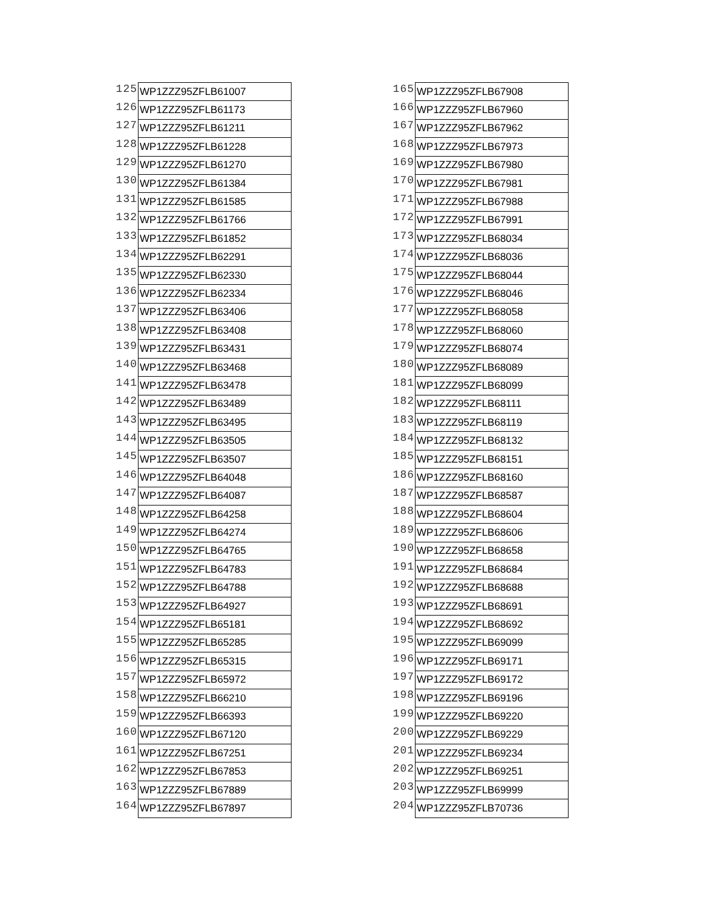| 125 | WP1ZZZ95ZFLB61007 |
| 126 | WP1ZZZ95ZFLB61173 |
| 127 | WP1ZZZ95ZFLB61211 |
| 128 | WP1ZZZ95ZFLB61228 |
| 129 | WP1ZZZ95ZFLB61270 |
| 130 | WP1ZZZ95ZFLB61384 |
| 131 | WP1ZZZ95ZFLB61585 |
| 132 | WP1ZZZ95ZFLB61766 |
| 133 | WP1ZZZ95ZFLB61852 |
| 134 | WP1ZZZ95ZFLB62291 |
| 135 | WP1ZZZ95ZFLB62330 |
| 136 | WP1ZZZ95ZFLB62334 |
| 137 | WP1ZZZ95ZFLB63406 |
| 138 | WP1ZZZ95ZFLB63408 |
| 139 | WP1ZZZ95ZFLB63431 |
| 140 | WP1ZZZ95ZFLB63468 |
| 141 | WP1ZZZ95ZFLB63478 |
| 142 | WP1ZZZ95ZFLB63489 |
| 143 | WP1ZZZ95ZFLB63495 |
| 144 | WP1ZZZ95ZFLB63505 |
| 145 | WP1ZZZ95ZFLB63507 |
| 146 | WP1ZZZ95ZFLB64048 |
| 147 | WP1ZZZ95ZFLB64087 |
| 148 | WP1ZZZ95ZFLB64258 |
| 149 | WP1ZZZ95ZFLB64274 |
| 150 | WP1ZZZ95ZFLB64765 |
| 151 | WP1ZZZ95ZFLB64783 |
| 152 | WP1ZZZ95ZFLB64788 |
| 153 | WP1ZZZ95ZFLB64927 |
| 154 | WP1ZZZ95ZFLB65181 |
| 155 | WP1ZZZ95ZFLB65285 |
| 156 | WP1ZZZ95ZFLB65315 |
| 157 | WP1ZZZ95ZFLB65972 |
| 158 | WP1ZZZ95ZFLB66210 |
| 159 | WP1ZZZ95ZFLB66393 |
| 160 | WP1ZZZ95ZFLB67120 |
| 161 | WP1ZZZ95ZFLB67251 |
| 162 | WP1ZZZ95ZFLB67853 |
| 163 | WP1ZZZ95ZFLB67889 |
| 164 | WP1ZZZ95ZFLB67897 |
| 165 | WP1ZZZ95ZFLB67908 |
| 166 | WP1ZZZ95ZFLB67960 |
| 167 | WP1ZZZ95ZFLB67962 |
| 168 | WP1ZZZ95ZFLB67973 |
| 169 | WP1ZZZ95ZFLB67980 |
| 170 | WP1ZZZ95ZFLB67981 |
| 171 | WP1ZZZ95ZFLB67988 |
| 172 | WP1ZZZ95ZFLB67991 |
| 173 | WP1ZZZ95ZFLB68034 |
| 174 | WP1ZZZ95ZFLB68036 |
| 175 | WP1ZZZ95ZFLB68044 |
| 176 | WP1ZZZ95ZFLB68046 |
| 177 | WP1ZZZ95ZFLB68058 |
| 178 | WP1ZZZ95ZFLB68060 |
| 179 | WP1ZZZ95ZFLB68074 |
| 180 | WP1ZZZ95ZFLB68089 |
| 181 | WP1ZZZ95ZFLB68099 |
| 182 | WP1ZZZ95ZFLB68111 |
| 183 | WP1ZZZ95ZFLB68119 |
| 184 | WP1ZZZ95ZFLB68132 |
| 185 | WP1ZZZ95ZFLB68151 |
| 186 | WP1ZZZ95ZFLB68160 |
| 187 | WP1ZZZ95ZFLB68587 |
| 188 | WP1ZZZ95ZFLB68604 |
| 189 | WP1ZZZ95ZFLB68606 |
| 190 | WP1ZZZ95ZFLB68658 |
| 191 | WP1ZZZ95ZFLB68684 |
| 192 | WP1ZZZ95ZFLB68688 |
| 193 | WP1ZZZ95ZFLB68691 |
| 194 | WP1ZZZ95ZFLB68692 |
| 195 | WP1ZZZ95ZFLB69099 |
| 196 | WP1ZZZ95ZFLB69171 |
| 197 | WP1ZZZ95ZFLB69172 |
| 198 | WP1ZZZ95ZFLB69196 |
| 199 | WP1ZZZ95ZFLB69220 |
| 200 | WP1ZZZ95ZFLB69229 |
| 201 | WP1ZZZ95ZFLB69234 |
| 202 | WP1ZZZ95ZFLB69251 |
| 203 | WP1ZZZ95ZFLB69999 |
| 204 | WP1ZZZ95ZFLB70736 |